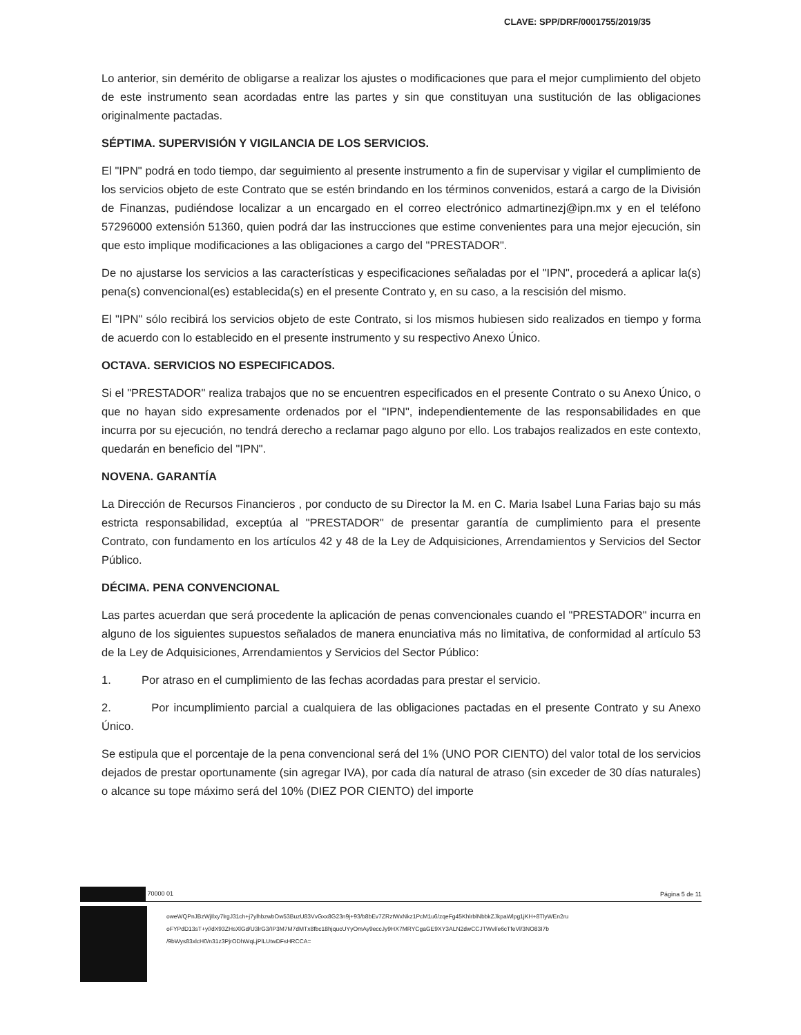CLAVE: SPP/DRF/0001755/2019/35
Lo anterior, sin demérito de obligarse a realizar los ajustes o modificaciones que para el mejor cumplimiento del objeto de este instrumento sean acordadas entre las partes y sin que constituyan una sustitución de las obligaciones originalmente pactadas.
SÉPTIMA. SUPERVISIÓN Y VIGILANCIA DE LOS SERVICIOS.
El "IPN" podrá en todo tiempo, dar seguimiento al presente instrumento a fin de supervisar y vigilar el cumplimiento de los servicios objeto de este Contrato que se estén brindando en los términos convenidos, estará a cargo de la División de Finanzas, pudiéndose localizar a un encargado en el correo electrónico admartinezj@ipn.mx y en el teléfono 57296000 extensión 51360, quien podrá dar las instrucciones que estime convenientes para una mejor ejecución, sin que esto implique modificaciones a las obligaciones a cargo del "PRESTADOR".
De no ajustarse los servicios a las características y especificaciones señaladas por el "IPN", procederá a aplicar la(s) pena(s) convencional(es) establecida(s) en el presente Contrato y, en su caso, a la rescisión del mismo.
El "IPN" sólo recibirá los servicios objeto de este Contrato, si los mismos hubiesen sido realizados en tiempo y forma de acuerdo con lo establecido en el presente instrumento y su respectivo Anexo Único.
OCTAVA. SERVICIOS NO ESPECIFICADOS.
Si el "PRESTADOR" realiza trabajos que no se encuentren especificados en el presente Contrato o su Anexo Único, o que no hayan sido expresamente ordenados por el "IPN", independientemente de las responsabilidades en que incurra por su ejecución, no tendrá derecho a reclamar pago alguno por ello. Los trabajos realizados en este contexto, quedarán en beneficio del "IPN".
NOVENA. GARANTÍA
La Dirección de Recursos Financieros , por conducto de su Director la M. en C. Maria Isabel Luna Farias bajo su más estricta responsabilidad, exceptúa al "PRESTADOR" de presentar garantía de cumplimiento para el presente Contrato, con fundamento en los artículos 42 y 48 de la Ley de Adquisiciones, Arrendamientos y Servicios del Sector Público.
DÉCIMA. PENA CONVENCIONAL
Las partes acuerdan que será procedente la aplicación de penas convencionales cuando el "PRESTADOR" incurra en alguno de los siguientes supuestos señalados de manera enunciativa más no limitativa, de conformidad al artículo 53 de la Ley de Adquisiciones, Arrendamientos y Servicios del Sector Público:
1. Por atraso en el cumplimiento de las fechas acordadas para prestar el servicio.
2. Por incumplimiento parcial a cualquiera de las obligaciones pactadas en el presente Contrato y su Anexo Único.
Se estipula que el porcentaje de la pena convencional será del 1% (UNO POR CIENTO) del valor total de los servicios dejados de prestar oportunamente (sin agregar IVA), por cada día natural de atraso (sin exceder de 30 días naturales) o alcance su tope máximo será del 10% (DIEZ POR CIENTO) del importe
70000 01 Página 5 de 11
oweWQPnJBzWjIlxy7lrgJ31ch+j7ylhbzwbOw53BuzU83VvGxx8G23n9j+93/b8bEv7ZRztWxNkz1PcM1u6/zqeFg45KhlrblNbbkZJkpaWlpg1jKH+8TlyWEn2ru
oFYPdD13sT+y//dX93ZHsXlGd/U3lrG3/IP3M7M7dMTx8fbc18hjqucUYyOmAy9eccJy9HX7MRYCgaGE9XY3ALN2dwCCJTWvl/e6cTfeVl/3NO83I7b
/9bWys83xlcH0/n31z3PjrODhWqLjPlLUtwDFsHRCCA=